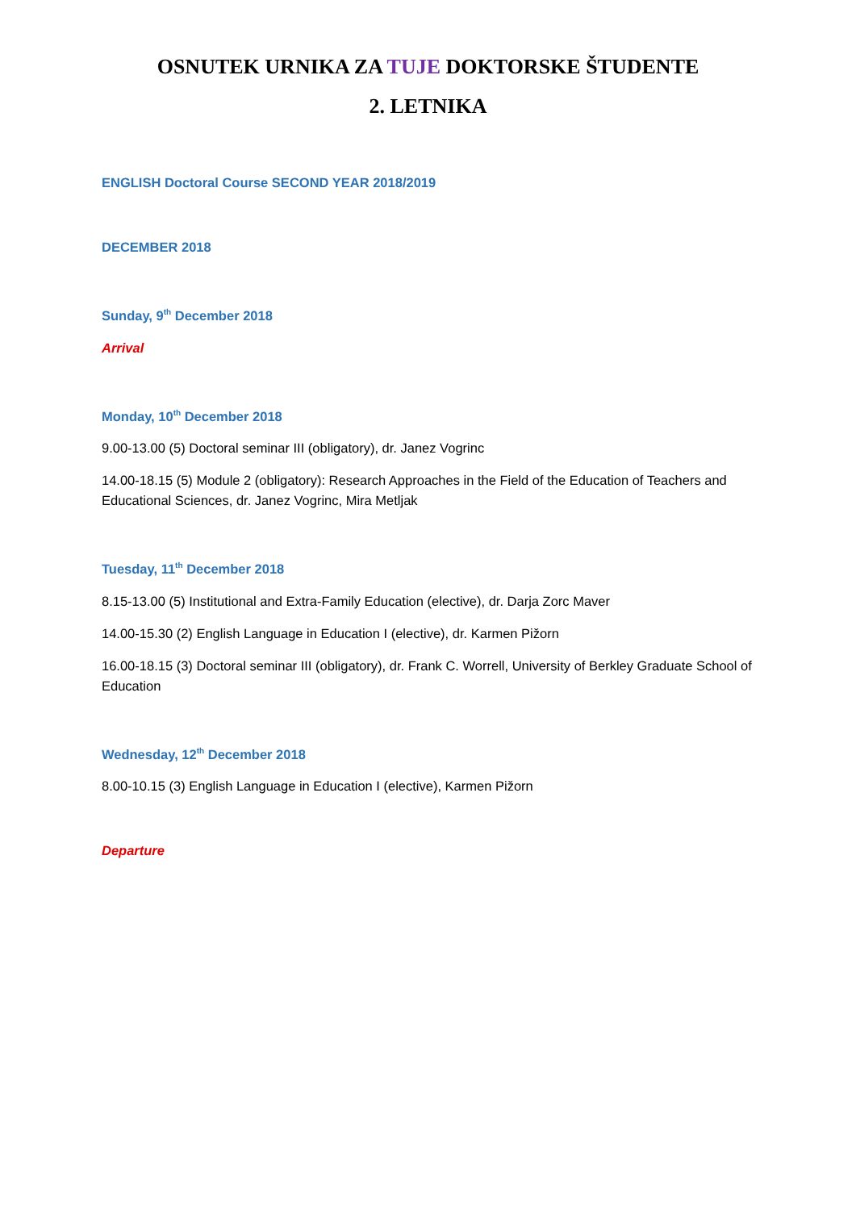OSNUTEK URNIKA ZA TUJE DOKTORSKE ŠTUDENTE
2. LETNIKA
ENGLISH Doctoral Course SECOND YEAR 2018/2019
DECEMBER 2018
Sunday, 9<sup>th</sup> December 2018
Arrival
Monday, 10<sup>th</sup> December 2018
9.00-13.00 (5) Doctoral seminar III (obligatory), dr. Janez Vogrinc
14.00-18.15 (5) Module 2 (obligatory): Research Approaches in the Field of the Education of Teachers and Educational Sciences, dr. Janez Vogrinc, Mira Metljak
Tuesday, 11<sup>th</sup> December 2018
8.15-13.00 (5) Institutional and Extra-Family Education (elective), dr. Darja Zorc Maver
14.00-15.30 (2) English Language in Education I (elective), dr. Karmen Pižorn
16.00-18.15 (3) Doctoral seminar III (obligatory), dr. Frank C. Worrell, University of Berkley Graduate School of Education
Wednesday, 12<sup>th</sup> December 2018
8.00-10.15 (3) English Language in Education I (elective), Karmen Pižorn
Departure